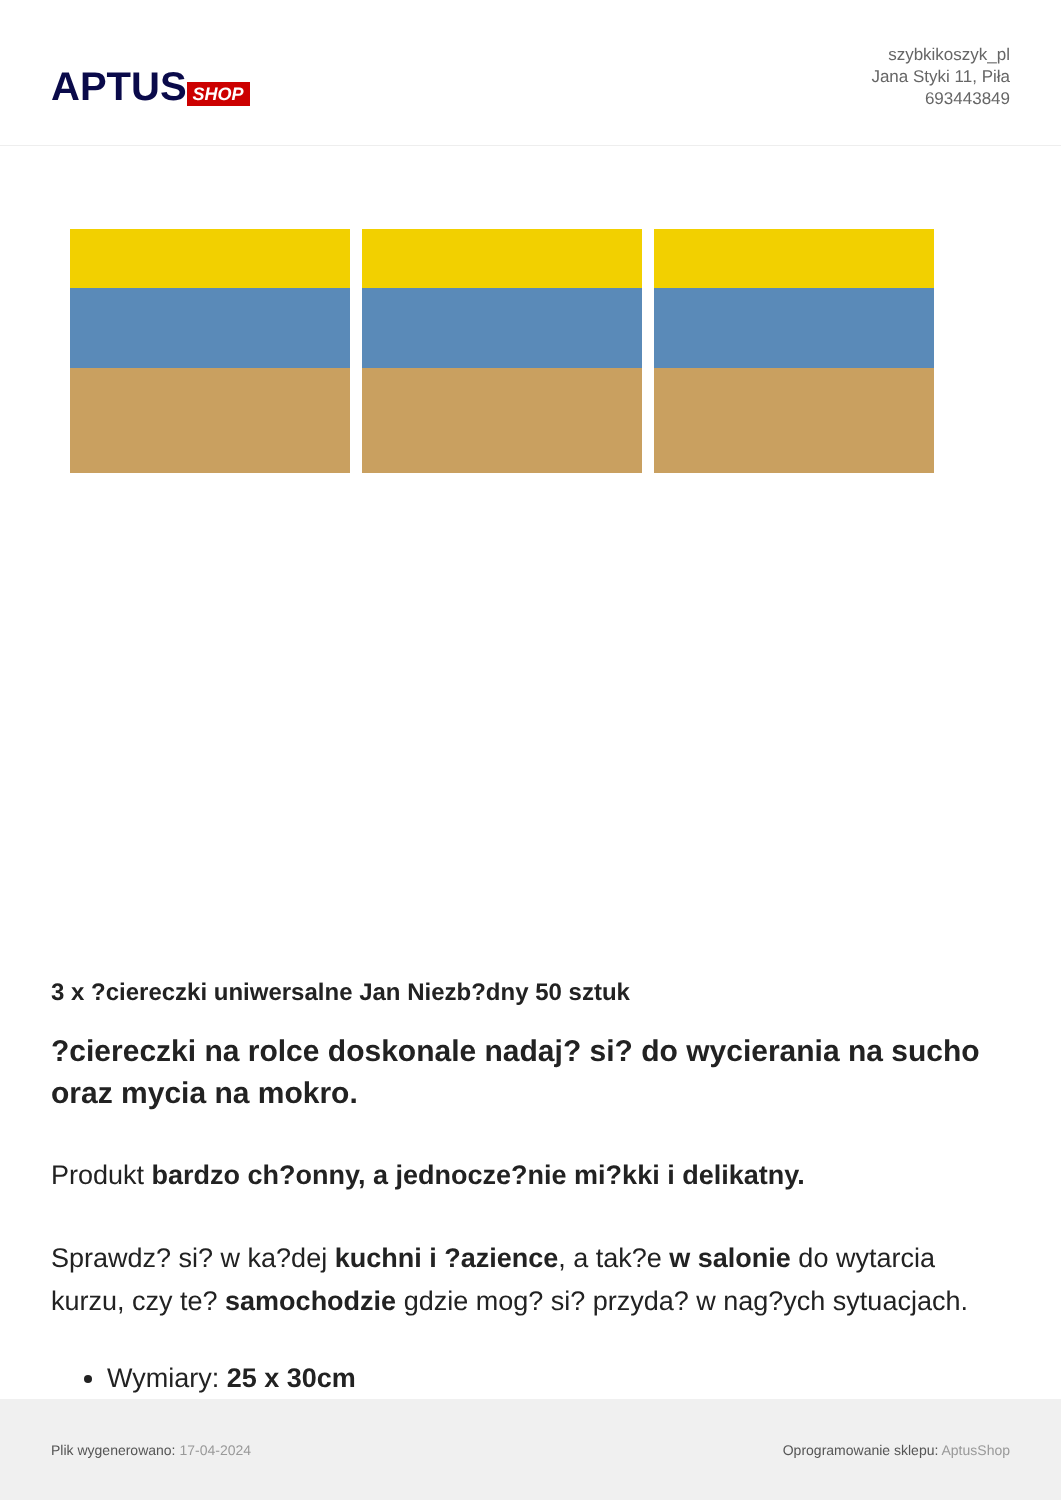APTUS SHOP
szybkikoszyk_pl
Jana Styki 11, Piła
693443849
3 x ?ciereczki uniwersalne Jan Niezb?dny 50 sztuk
?ciereczki na rolce doskonale nadaj? si? do wycierania na sucho oraz mycia na mokro.
Produkt bardzo ch?onny, a jednocze?nie mi?kki i delikatny.
Sprawdz? si? w ka?dej kuchni i ?azience, a tak?e w salonie do wytarcia kurzu, czy te? samochodzie gdzie mog? si? przyda? w nag?ych sytuacjach.
Wymiary: 25 x 30cm
Plik wygenerowano: 17-04-2024
Oprogramowanie sklepu: AptusShop